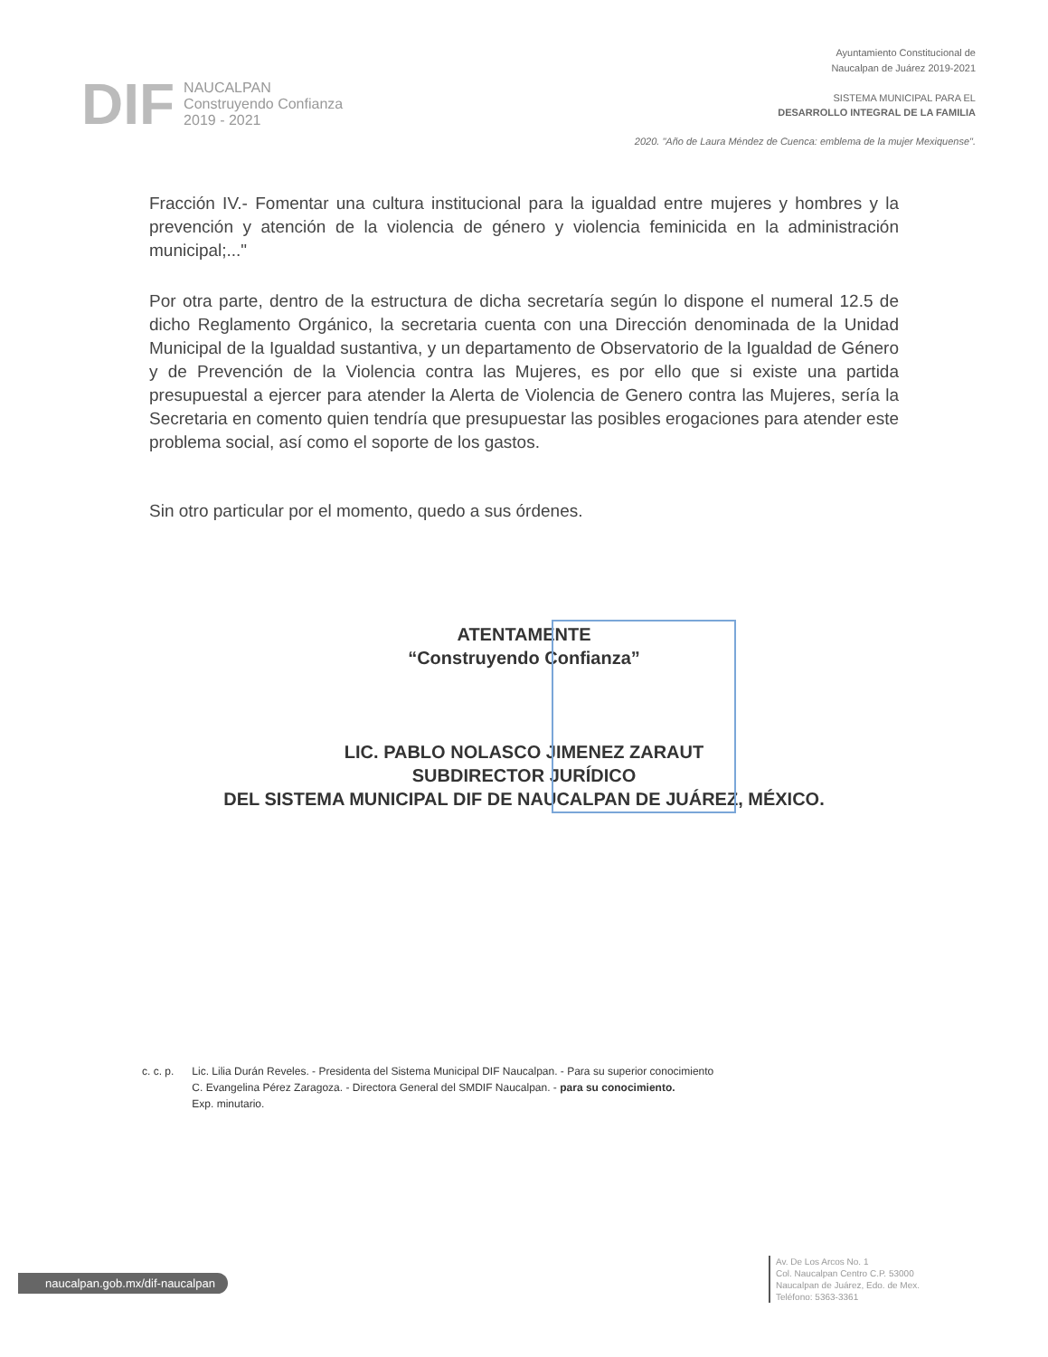DIF NAUCALPAN
Construyendo Confianza
2019 - 2021
Ayuntamiento Constitucional de
Naucalpan de Juárez 2019-2021
SISTEMA MUNICIPAL PARA EL
DESARROLLO INTEGRAL DE LA FAMILIA
2020. "Año de Laura Méndez de Cuenca: emblema de la mujer Mexiquense".
Fracción IV.- Fomentar una cultura institucional para la igualdad entre mujeres y hombres y la prevención y atención de la violencia de género y violencia feminicida en la administración municipal;..."
Por otra parte, dentro de la estructura de dicha secretaría según lo dispone el numeral 12.5 de dicho Reglamento Orgánico, la secretaria cuenta con una Dirección denominada de la Unidad Municipal de la Igualdad sustantiva, y un departamento de Observatorio de la Igualdad de Género y de Prevención de la Violencia contra las Mujeres, es por ello que si existe una partida presupuestal a ejercer para atender la Alerta de Violencia de Genero contra las Mujeres, sería la Secretaria en comento quien tendría que presupuestar las posibles erogaciones para atender este problema social, así como el soporte de los gastos.
Sin otro particular por el momento, quedo a sus órdenes.
ATENTAMENTE
“Construyendo Confianza”
LIC. PABLO NOLASCO JIMENEZ ZARAUT
SUBDIRECTOR JURÍDICO
DEL SISTEMA MUNICIPAL DIF DE NAUCALPAN DE JUÁREZ, MÉXICO.
c. c. p. Lic. Lilia Durán Reveles. - Presidenta del Sistema Municipal DIF Naucalpan. - Para su superior conocimiento
C. Evangelina Pérez Zaragoza. - Directora General del SMDIF Naucalpan. - para su conocimiento.
Exp. minutario.
naucalpan.gob.mx/dif-naucalpan
Av. De Los Arcos No. 1
Col. Naucalpan Centro C.P. 53000
Naucalpan de Juárez, Edo. de Mex.
Teléfono: 5363-3361